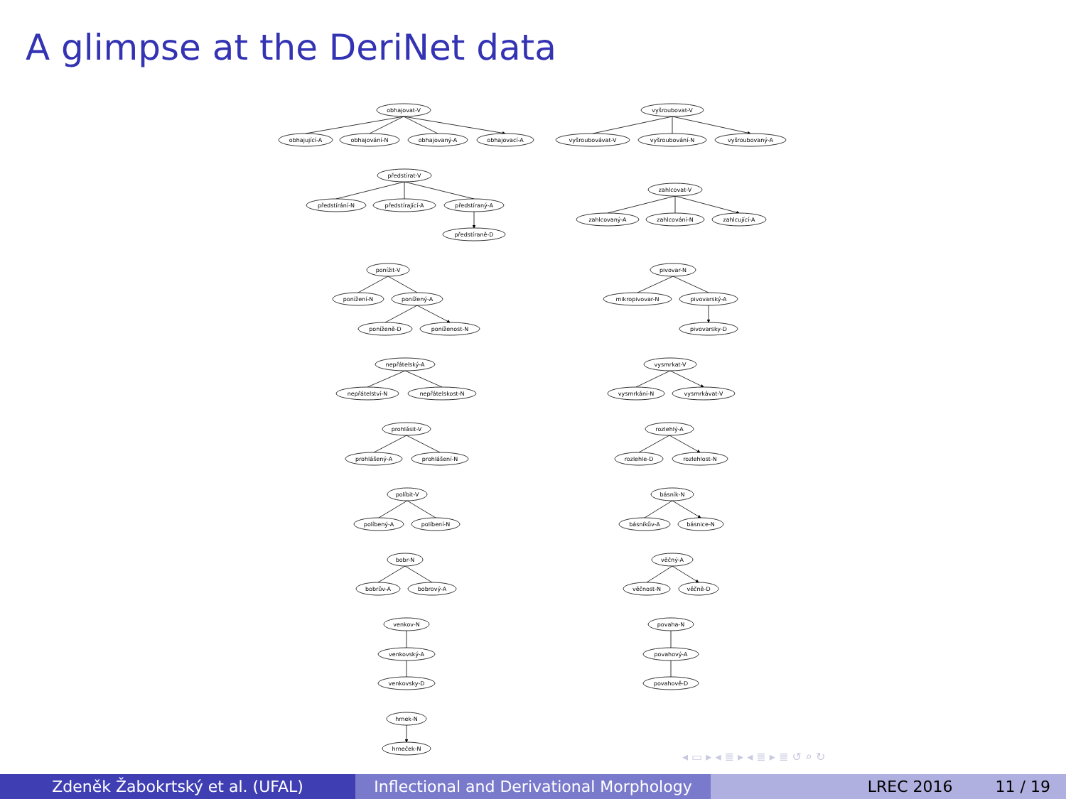A glimpse at the DeriNet data
obhajovat-V
obhajující-A
obhajování-N
obhajovaný-A
obhajovací-A
předstírat-V
předstírání-N
předstírající-A
předstíraný-A
předstíraně-D
ponížit-V
ponížení-N
ponížený-A
poníženě-D
poníženost-N
nepřátelský-A
nepřátelství-N
nepřátelskost-N
prohlásit-V
prohlášený-A
prohlášení-N
políbit-V
políbený-A
políbení-N
bobr-N
bobrův-A
bobrový-A
venkov-N
venkovský-A
venkovsky-D
hrnek-N
hrneček-N
vyšroubovat-V
vyšroubovávat-V
vyšroubování-N
vyšroubovaný-A
zahlcovat-V
zahlcovaný-A
zahlcování-N
zahlcující-A
pivovar-N
mikropivovar-N
pivovarský-A
pivovarsky-D
vysmrkat-V
vysmrkání-N
vysmrkávat-V
rozlehlý-A
rozlehle-D
rozlehlost-N
básník-N
básníkův-A
básnice-N
věčný-A
věčnost-N
věčně-D
povaha-N
povahový-A
povahově-D
◂ ▭ ▸ ◂ ≣ ▸ ◂ ≣ ▸ ≣ ↺ ⌕ ↻
Zdeněk Žabokrtský et al. (UFAL) Inflectional and Derivational Morphology
LREC 2016 11 / 19